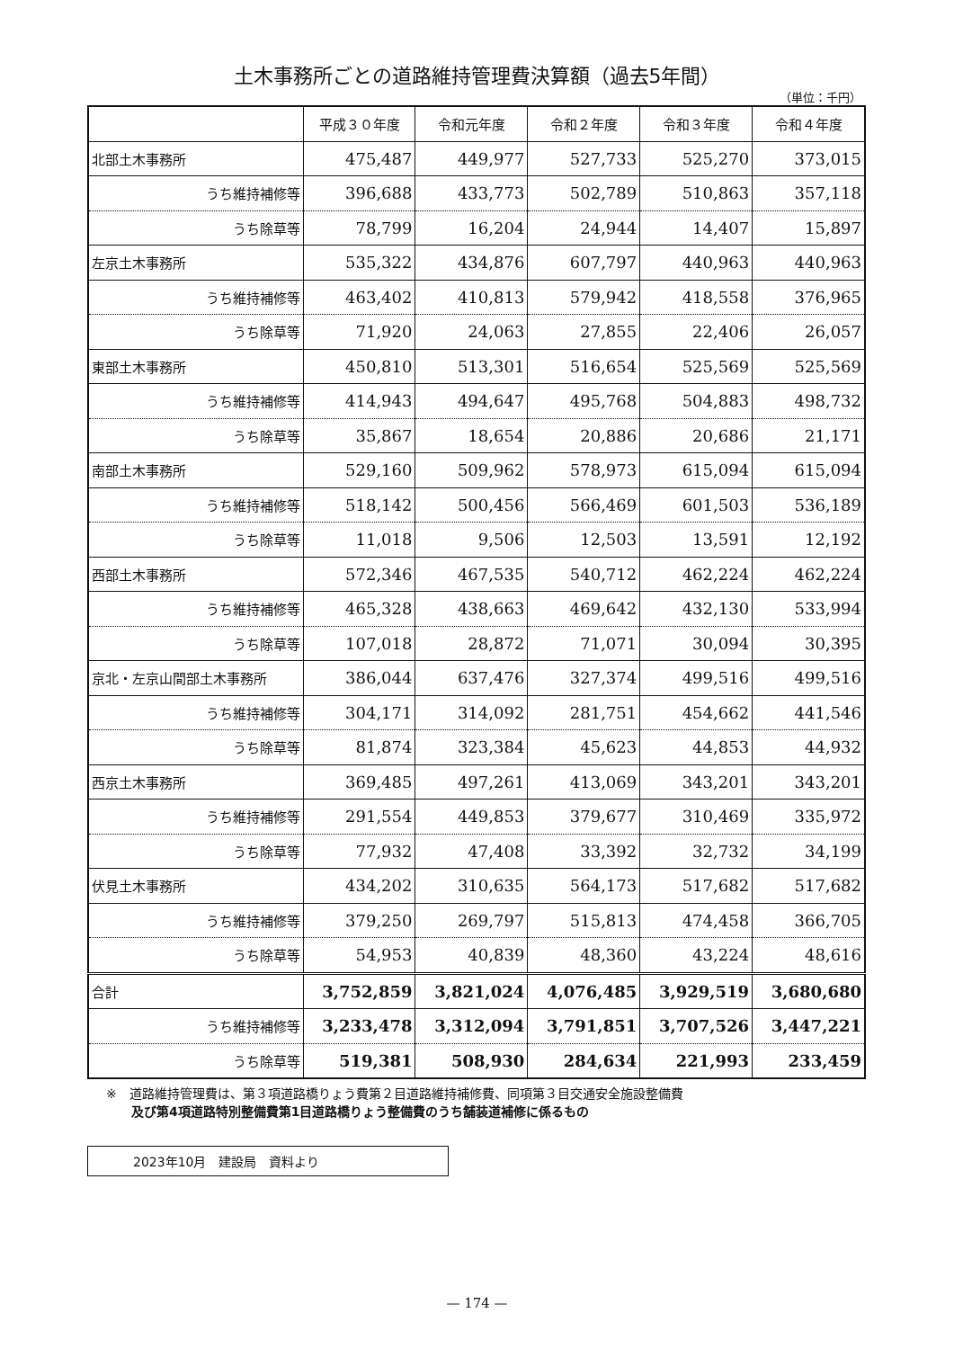土木事務所ごとの道路維持管理費決算額（過去5年間）
（単位：千円）
| | 平成３０年度 | 令和元年度 | 令和２年度 | 令和３年度 | 令和４年度 |
| --- | --- | --- | --- | --- | --- |
| 北部土木事務所 | 475,487 | 449,977 | 527,733 | 525,270 | 373,015 |
| うち維持補修等 | 396,688 | 433,773 | 502,789 | 510,863 | 357,118 |
| うち除草等 | 78,799 | 16,204 | 24,944 | 14,407 | 15,897 |
| 左京土木事務所 | 535,322 | 434,876 | 607,797 | 440,963 | 440,963 |
| うち維持補修等 | 463,402 | 410,813 | 579,942 | 418,558 | 376,965 |
| うち除草等 | 71,920 | 24,063 | 27,855 | 22,406 | 26,057 |
| 東部土木事務所 | 450,810 | 513,301 | 516,654 | 525,569 | 525,569 |
| うち維持補修等 | 414,943 | 494,647 | 495,768 | 504,883 | 498,732 |
| うち除草等 | 35,867 | 18,654 | 20,886 | 20,686 | 21,171 |
| 南部土木事務所 | 529,160 | 509,962 | 578,973 | 615,094 | 615,094 |
| うち維持補修等 | 518,142 | 500,456 | 566,469 | 601,503 | 536,189 |
| うち除草等 | 11,018 | 9,506 | 12,503 | 13,591 | 12,192 |
| 西部土木事務所 | 572,346 | 467,535 | 540,712 | 462,224 | 462,224 |
| うち維持補修等 | 465,328 | 438,663 | 469,642 | 432,130 | 533,994 |
| うち除草等 | 107,018 | 28,872 | 71,071 | 30,094 | 30,395 |
| 京北・左京山間部土木事務所 | 386,044 | 637,476 | 327,374 | 499,516 | 499,516 |
| うち維持補修等 | 304,171 | 314,092 | 281,751 | 454,662 | 441,546 |
| うち除草等 | 81,874 | 323,384 | 45,623 | 44,853 | 44,932 |
| 西京土木事務所 | 369,485 | 497,261 | 413,069 | 343,201 | 343,201 |
| うち維持補修等 | 291,554 | 449,853 | 379,677 | 310,469 | 335,972 |
| うち除草等 | 77,932 | 47,408 | 33,392 | 32,732 | 34,199 |
| 伏見土木事務所 | 434,202 | 310,635 | 564,173 | 517,682 | 517,682 |
| うち維持補修等 | 379,250 | 269,797 | 515,813 | 474,458 | 366,705 |
| うち除草等 | 54,953 | 40,839 | 48,360 | 43,224 | 48,616 |
| 合計 | 3,752,859 | 3,821,024 | 4,076,485 | 3,929,519 | 3,680,680 |
| うち維持補修等 | 3,233,478 | 3,312,094 | 3,791,851 | 3,707,526 | 3,447,221 |
| うち除草等 | 519,381 | 508,930 | 284,634 | 221,993 | 233,459 |
※　道路維持管理費は、第３項道路橋りょう費第２目道路維持補修費、同項第３目交通安全施設整備費
　　及び第4項道路特別整備費第1目道路橋りょう整備費のうち舗装道補修に係るもの
2023年10月　建設局　資料より
— 174 —